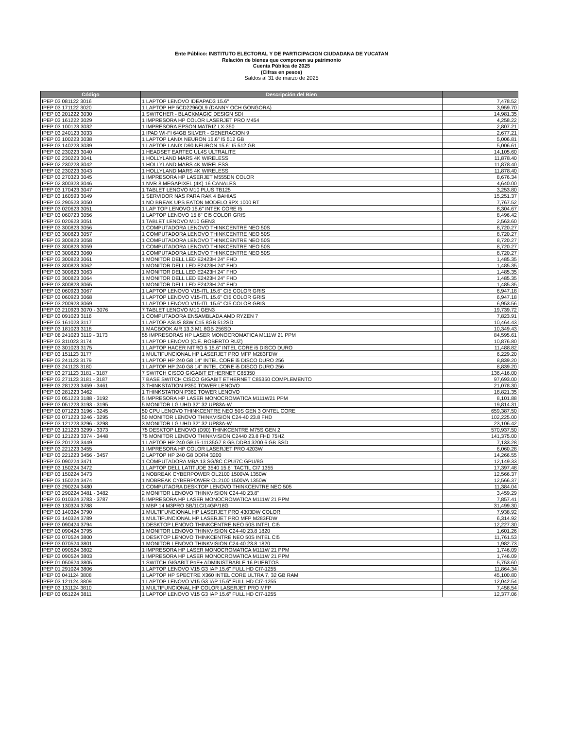Ente Público: INSTITUTO ELECTORAL Y DE PARTICIPACION CIUDADANA DE YUCATAN
Relación de bienes que componen su patrimonio
Cuenta Pública de 2025
(Cifras en pesos)
Saldos al 31 de marzo de 2025
| Código | Descripción del Bien | |
| --- | --- | --- |
| IPEP 03 081122 3016 | 1 LAPTOP LENOVO IDEAPAD3 15.6" | 7,478.52 |
| IPEP 03 171122 3020 | 1 LAPTOP HP 5CD2296QL9 (DANNY OCH GONGORA) | 3,959.70 |
| IPEP 03 201222 3030 | 1 SWITCHER - BLACKMAGIC DESIGN SDI | 14,981.35 |
| IPEP 03 161222 3029 | 1 IMPRESORA HP COLOR LASERJET PRO M454 | 4,258.22 |
| IPEP 03 100123 3032 | 1 IMPRESORA EPSON MATRIZ LX-350 | 2,807.21 |
| IPEP 03 240123 3033 | 1 IPAD WI-FI 64GB SILVER - GENERACION 9 | 2,677.21 |
| IPEP 03 100223 3038 | 1 LAPTOP LANIX NEURON 15.6" I5 512 GB | 5,006.81 |
| IPEP 03 140223 3039 | 1 LAPTOP LANIX D90 NEURON 15.6" I5 512 GB | 5,006.61 |
| IPEP 02 230223 3040 | 1 HEADSET EARTEC UL4S ULTRALITE | 14,105.60 |
| IPEP 02 230223 3041 | 1 HOLLYLAND MARS 4K WIRELESS | 11,878.40 |
| IPEP 02 230223 3042 | 1 HOLLYLAND MARS 4K WIRELESS | 11,878.40 |
| IPEP 02 230223 3043 | 1 HOLLYLAND MARS 4K WIRELESS | 11,878.40 |
| IPEP 03 270323 3045 | 1 IMPRESORA HP LASERJET M555DN COLOR | 8,676.34 |
| IPEP 02 300323 3046 | 1 NVR 8 MEGAPIXEL (4K) 16 CANALES | 4,640.00 |
| IPEP 03 170423 3047 | 1 TABLET LENOVO M10 PLUS TB125 | 3,253.80 |
| IPEP 03 160593 3049 | 1 SERVIDOR NAS PARA RAK 4 BAHIAS | 15,251.37 |
| IPEP 03 290523 3050 | 1 NO BREAK UPS EATON MODELO 9PX 1000 RT | 7,767.52 |
| IPEP 03 020623 3051 | 1 LAP TOP LENOVO 15.6" INTEK CORE I5 | 8,304.67 |
| IPEP 03 060723 3056 | 1 LAPTOP LENOVO 15.6" CI5 COLOR GRIS | 8,496.42 |
| IPEP 03 020623 3051 | 1 TABLET LENOVO M10 GEN3 | 2,563.60 |
| IPEP 03 300823 3056 | 1 COMPUTADORA LENOVO THINKCENTRE NEO 50S | 8,720.27 |
| IPEP 03 300823 3057 | 1 COMPUTADORA LENOVO THINKCENTRE NEO 50S | 8,720.27 |
| IPEP 03 300823 3058 | 1 COMPUTADORA LENOVO THINKCENTRE NEO 50S | 8,720.27 |
| IPEP 03 300823 3059 | 1 COMPUTADORA LENOVO THINKCENTRE NEO 50S | 8,720.27 |
| IPEP 03 300823 3060 | 1 COMPUTADORA LENOVO THINKCENTRE NEO 50S | 8,720.27 |
| IPEP 03 300823 3061 | 1 MONITOR DELL LED E2423H 24" FHD | 1,485.35 |
| IPEP 03 300823 3062 | 1 MONITOR DELL LED E2423H 24" FHD | 1,485.35 |
| IPEP 03 300823 3063 | 1 MONITOR DELL LED E2423H 24" FHD | 1,485.35 |
| IPEP 03 300823 3064 | 1 MONITOR DELL LED E2423H 24" FHD | 1,485.35 |
| IPEP 03 300823 3065 | 1 MONITOR DELL LED E2423H 24" FHD | 1,485.35 |
| IPEP 03 060923 3067 | 1 LAPTOP LENOVO V15-ITL 15.6" CI5 COLOR GRIS | 6,947.18 |
| IPEP 03 060923 3068 | 1 LAPTOP LENOVO V15-ITL 15.6" CI5 COLOR GRIS | 6,947.18 |
| IPEP 03 200923 3069 | 1 LAPTOP LENOVO V15-ITL 15.6" CI5 COLOR GRIS | 6,953.56 |
| IPEP 03 210923 3070 - 3076 | 7 TABLET LENOVO M10 GEN3 | 19,739.72 |
| IPEP 03 091023 3116 | 1 COMPUTADORA ENSAMBLADA AMD RYZEN 7 | 7,823.91 |
| IPEP 03 161023 3117 | 1 LAPTOP ASUS 83W C15 8GB 512SD | 10,464.43 |
| IPEP 03 181023 3118 | 1 MACBOOK AIR 13.3 M1 8GB 256SD | 10,349.43 |
| IPEP 06 241023 3119 - 3173 | 55 IMPRESORAS HP LASER MONOCROMATICA M111W 21 PPM | 84,595.61 |
| IPEP 03 311023 3174 | 1 LAPTOP LENOVO (C.E. ROBERTO RUZ) | 10,876.80 |
| IPEP 03 301023 3175 | 1 LAPTOP HACER NITRO 5 15.6" INTEL CORE i5 DISCO DURO | 11,488.82 |
| IPEP 03 151123 3177 | 1 MULTIFUNCIONAL HP LASERJET PRO MFP M283FDW | 6,229.20 |
| IPEP 03 241123 3179 | 1 LAPTOP HP 240 G8 14" INTEL CORE i5 DISCO DURO 256 | 8,839.20 |
| IPEP 03 241123 3180 | 1 LAPTOP HP 240 G8 14" INTEL CORE i5 DISCO DURO 256 | 8,839.20 |
| IPEP 03 271123 3181 - 3187 | 7 SWITCH CISCO GIGABIT ETHERNET C85350 | 136,416.00 |
| IPEP 03 271123 3181 - 3187 | 7 BASE SWITCH CISCO GIGABIT ETHERNET C85350 COMPLEMENTO | 97,693.00 |
| IPEP 03 281223 3459 - 3461 | 3 THINKSTATION P350 TOWER LENOVO | 21,078.30 |
| IPEP 03 281223 3462 | 1 THINKSTATION P360 TOWER LENOVO | 18,821.35 |
| IPEP 03 051223 3188 - 3192 | 5 IMPRESORA HP LASER MONOCROMATICA M111W21 PPM | 8,101.88 |
| IPEP 03 051223 3193 - 3195 | 5 MONITOR LG UHD 32" 32 UP83A-W | 19,814.31 |
| IPEP 03 071223 3196 - 3245 | 50 CPU LENOVO THINKCENTRE NEO 50S GEN 3 ONTEL CORE | 659,387.50 |
| IPEP 03 071223 3246 - 3295 | 50 MONITOR LENOVO THINKVISION C24-40 23.8 FHD | 102,225.00 |
| IPEP 03 121223 3296 - 3298 | 3 MONITOR LG UHD 32" 32 UP83A-W | 23,106.42 |
| IPEP 03 121223 3299 - 3373 | 75 DESKTOP LENOVO (D90) THINKCENTRE M75S GEN 2 | 570,937.50 |
| IPEP 03 121223 3374 - 3448 | 75 MONITOR LENOVO THINKVISION C2440 23.8 FHD 75HZ | 141,375.00 |
| IPEP 03 201223 3449 | 1 LAPTOP HP 240 GB I5-11135G7 8 GB DDR4 3200 6 GB SSD | 7,133.28 |
| IPEP 03 221223 3455 | 1 IMPRESORA HP COLOR LASERJET PRO 4203W | 6,060.28 |
| IPEP 03 221223 3456 - 3457 | 2 LAPTOP HP 240 G8 DDR4 3200 | 14,266.55 |
| IPEP 03 090224 3471 | 1 COMPUTADORA MBA 13 SG/8C CPU/7C GPU/8G | 12,149.33 |
| IPEP 03 150224 3472 | 1 LAPTOP DELL LATITUDE 3540 15.6" TACTIL CI7 1355 | 17,397.48 |
| IPEP 03 150224 3473 | 1 NOBREAK CYBERPOWER OL2100 1500VA 1350W | 12,566.37 |
| IPEP 03 150224 3474 | 1 NOBREAK CYBERPOWER OL2100 1500VA 1350W | 12,566.37 |
| IPEP 03 290224 3480 | 1 COMPUTAORA DESKTOP LENOVO THINKCENTRE NEO 505 | 11,384.04 |
| IPEP 03 290224 3481 - 3482 | 2 MONITOR LENOVO THINKVISION C24-40 23.8" | 3,459.29 |
| IPEP 03 010324 3783 - 3787 | 5 IMPRESORA HP LASER MONOCROMATICA M111W 21 PPM | 7,857.41 |
| IPEP 03 130324 3788 | 1 MBP 14 M3PRO SB/11C/14GP/18G | 31,499.30 |
| IPEP 03 140324 3790 | 1 MULTIFUNCIONAL HP LASERJET PRO 4303DW COLOR | 7,938.92 |
| IPEP 03 140324 3789 | 1 MULTIFUNCIONAL HP LASERJET PRO MFP M283FDW | 6,314.92 |
| IPEP 03 090424 3794 | 1 DESKTOP LENOVO THINKCENTRE NEO 50S INTEL CI5 | 12,227.30 |
| IPEP 03 090424 3795 | 1 MONITOR LENOVO THINKVISION C24-40 23.8 1820 | 1,601.26 |
| IPEP 03 070524 3800 | 1 DESKTOP LENOVO THINKCENTRE NEO 50S INTEL CI5 | 11,761.53 |
| IPEP 03 070524 3801 | 1 MONITOR LENOVO THINKVISION C24-40 23.8 1820 | 1,982.73 |
| IPEP 03 090524 3802 | 1 IMPRESORA HP LASER MONOCROMATICA M111W 21 PPM | 1,746.09 |
| IPEP 03 090524 3803 | 1 IMPRESORA HP LASER MONOCROMATICA M111W 21 PPM | 1,746.09 |
| IPEP 01 050624 3805 | 1 SWITCH GIGABIT PoE+ ADMINISTRABLE 16 PUERTOS | 5,753.60 |
| IPEP 01 291024 3806 | 1 LAPTOP LENOVO V15 G3 IAP 15.6" FULL HD CI7-1255 | 11,864.34 |
| IPEP 03 041124 3808 | 1 LAPTOP HP SPECTRE X360 INTEL CORE ULTRA 7, 32 GB RAM | 45,100.80 |
| IPEP 03 121124 3809 | 1 LAPTOP LENOVO V15 G3 IAP 15.6" FULL HD CI7-1255 | 12,042.54 |
| IPEP 03 131124 3810 | 1 MULTIFUNCIONAL HP COLOR LASERJET PRO MFP | 7,458.54 |
| IPEP 03 051224 3811 | 1 LAPTOP LENOVO V15 G3 IAP 15.6" FULL HD CI7-1255 | 12,377.06 |